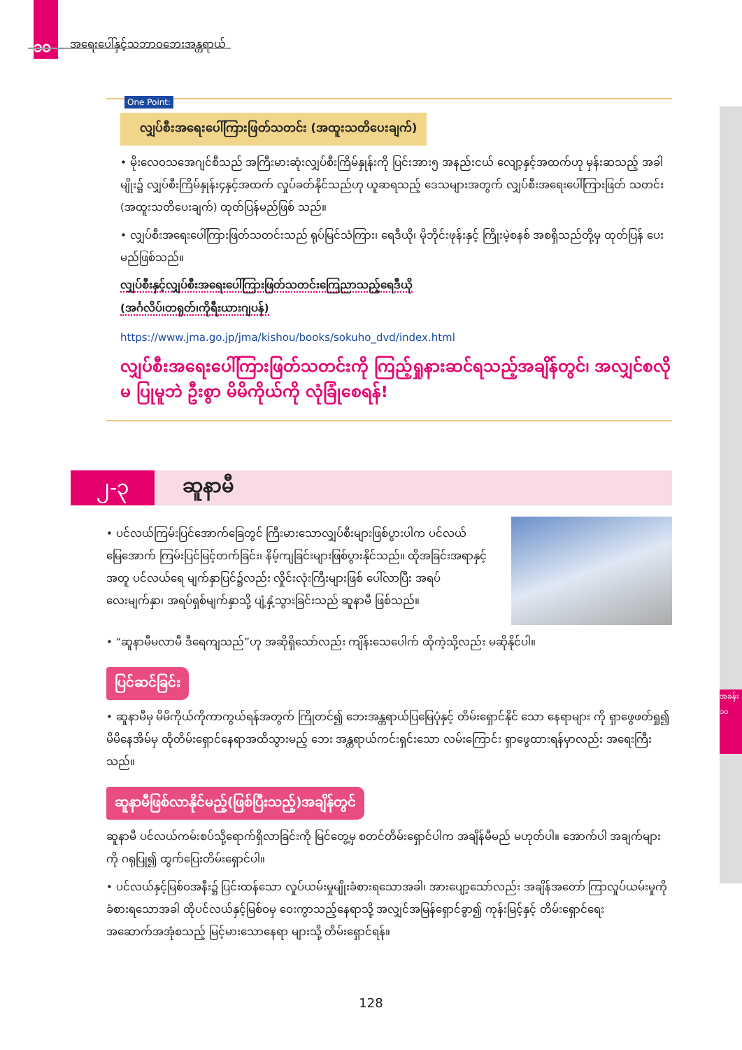၁၀ အရေးပေါ်နှင့်သဘာဝဘေးအန္တရာယ်
အခန်း ၁၀
One Point:
လျှပ်စီးအရေးပေါ်ကြားဖြတ်သတင်း (အထူးသတိပေးချက်)
• မိုးလေဝသအေဂျင်စီသည် အကြီးမားဆုံးလျှပ်စီးကြိမ်နှုန်းကို ပြင်းအား၅ အနည်းငယ် လျော့နှင့်အထက်ဟု မှန်းဆသည့် အခါမျိုး၌ လျှပ်စီးကြိမ်နှုန်း၄နှင့်အထက် လှုပ်ခတ်နိုင်သည်ဟု ယူဆရသည့် ဒေသများအတွက် လျှပ်စီးအရေးပေါ်ကြားဖြတ် သတင်း (အထူးသတိပေးချက်) ထုတ်ပြန်မည်ဖြစ် သည်။
• လျှပ်စီးအရေးပေါ်ကြားဖြတ်သတင်းသည် ရုပ်မြင်သံကြား၊ ရေဒီယို၊ မိုဘိုင်းဖုန်းနှင့် ကြိုးမဲ့စနစ် အစရှိသည်တို့မှ ထုတ်ပြန် ပေးမည်ဖြစ်သည်။
လျှပ်စီးနှင့်လျှပ်စီးအရေးပေါ်ကြားဖြတ်သတင်းကြေညာသည့်ရေဒီယို
(အင်္ဂလိပ်၊တရုတ်၊ကိုရီးယားဂျပန်)
https://www.jma.go.jp/jma/kishou/books/sokuho_dvd/index.html
လျှပ်စီးအရေးပေါ်ကြားဖြတ်သတင်းကို ကြည့်ရှုနားဆင်ရသည့်အချိန်တွင်၊ အလျှင်စလိုမ ပြုမူဘဲ ဦးစွာ မိမိကိုယ်ကို လုံခြုံစေရန်!
၂-၃
ဆူနာမီ
• ပင်လယ်ကြမ်းပြင်အောက်ခြေတွင် ကြီးမားသောလျှပ်စီးများဖြစ်ပွားပါက ပင်လယ်မြေအောက် ကြမ်းပြင်မြင့်တက်ခြင်း၊ နိမ့်ကျခြင်းများဖြစ်ပွားနိုင်သည်။ ထိုအခြင်းအရာနှင့်အတူ ပင်လယ်ရေ မျက်နှာပြင်၌လည်း လှိုင်းလုံးကြီးများဖြစ် ပေါ်လာပြီး အရပ်လေးမျက်နှာ၊ အရပ်ရှစ်မျက်နှာသို့ ပျံ့နှံ့သွားခြင်းသည် ဆူနာမီ ဖြစ်သည်။
• “ဆူနာမီမလာမီ ဒီရေကျသည်”ဟု အဆိုရှိသော်လည်း ကျိန်းသေပေါက် ထိုကဲ့သို့လည်း မဆိုနိုင်ပါ။
ပြင်ဆင်ခြင်း
• ဆူနာမီမှ မိမိကိုယ်ကိုကာကွယ်ရန်အတွက် ကြိုတင်၍ ဘေးအန္တရာယ်ပြမြေပုံနှင့် တိမ်းရှောင်နိုင် သော နေရာများ ကို ရှာဖွေဖတ်ရှု၍ မိမိနေအိမ်မှ ထိုတိမ်းရှောင်နေရာအထိသွားမည့် ဘေး အန္တရာယ်ကင်းရှင်းသော လမ်းကြောင်း ရှာဖွေထားရန်မှာလည်း အရေးကြီးသည်။
ဆူနာမီဖြစ်လာနိုင်မည့်(ဖြစ်ပြီးသည့်)အချိန်တွင်
ဆူနာမီ ပင်လယ်ကမ်းစပ်သို့ရောက်ရှိလာခြင်းကို မြင်တွေ့မှ စတင်တိမ်းရှောင်ပါက အချိန်မီမည် မဟုတ်ပါ။ အောက်ပါ အချက်များကို ဂရုပြု၍ ထွက်ပြေးတိမ်းရှောင်ပါ။
• ပင်လယ်နှင့်မြစ်ဝအနီး၌ ပြင်းထန်သော လှုပ်ယမ်းမှုမျိုးခံစားရသောအခါ၊ အားပျော့သော်လည်း အချိန်အတော် ကြာလှုပ်ယမ်းမှုကိုခံစားရသောအခါ ထိုပင်လယ်နှင့်မြစ်ဝမှ ဝေးကွာသည့်နေရာသို့ အလျှင်အမြန်ရှောင်ခွာ၍ ကုန်းမြင့်နှင့် တိမ်းရှောင်ရေးအဆောက်အအုံစသည့် မြင့်မားသောနေရာ များသို့ တိမ်းရှောင်ရန်။
128